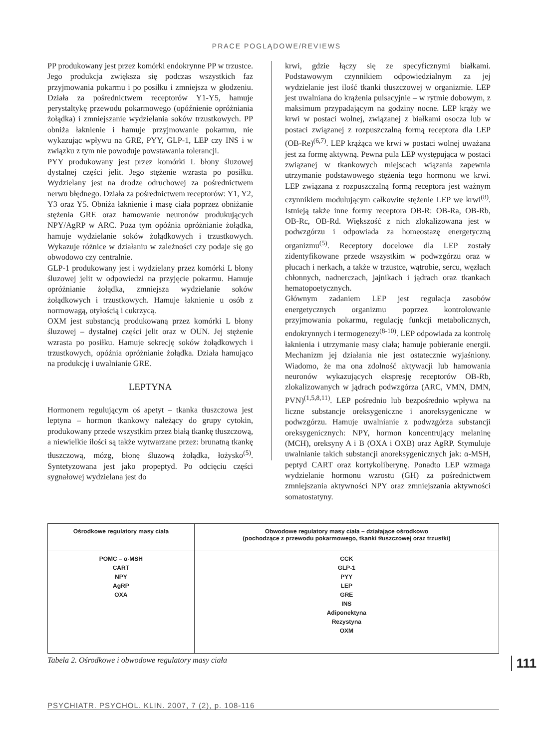PRACE POGLĄDOWE/REVIEWS
PP produkowany jest przez komórki endokrynne PP w trzustce. Jego produkcja zwiększa się podczas wszystkich faz przyjmowania pokarmu i po posiłku i zmniejsza w głodzeniu. Działa za pośrednictwem receptorów Y1-Y5, hamuje perystaltykę przewodu pokarmowego (opóźnienie opróżniania żołądka) i zmniejszanie wydzielania soków trzustkowych. PP obniża łaknienie i hamuje przyjmowanie pokarmu, nie wykazując wpływu na GRE, PYY, GLP-1, LEP czy INS i w związku z tym nie powoduje powstawania tolerancji.
PYY produkowany jest przez komórki L błony śluzowej dystalnej części jelit. Jego stężenie wzrasta po posiłku. Wydzielany jest na drodze odruchowej za pośrednictwem nerwu błędnego. Działa za pośrednictwem receptorów: Y1, Y2, Y3 oraz Y5. Obniża łaknienie i masę ciała poprzez obniżanie stężenia GRE oraz hamowanie neuronów produkujących NPY/AgRP w ARC. Poza tym opóźnia opróżnianie żołądka, hamuje wydzielanie soków żołądkowych i trzustkowych. Wykazuje różnice w działaniu w zależności czy podaje się go obwodowo czy centralnie.
GLP-1 produkowany jest i wydzielany przez komórki L błony śluzowej jelit w odpowiedzi na przyjęcie pokarmu. Hamuje opróżnianie żołądka, zmniejsza wydzielanie soków żołądkowych i trzustkowych. Hamuje łaknienie u osób z normowagą, otyłością i cukrzycą.
OXM jest substancją produkowaną przez komórki L błony śluzowej – dystalnej części jelit oraz w OUN. Jej stężenie wzrasta po posiłku. Hamuje sekrecję soków żołądkowych i trzustkowych, opóźnia opróżnianie żołądka. Działa hamująco na produkcję i uwalnianie GRE.
LEPTYNA
Hormonem regulującym oś apetyt – tkanka tłuszczowa jest leptyna – hormon tkankowy należący do grupy cytokin, produkowany przede wszystkim przez białą tkankę tłuszczową, a niewielkie ilości są także wytwarzane przez: brunatną tkankę tłuszczową, mózg, błonę śluzową żołądka, łożysko<sup>(5)</sup>. Syntetyzowana jest jako propeptyd. Po odcięciu części sygnałowej wydzielana jest do
krwi, gdzie łączy się ze specyficznymi białkami. Podstawowym czynnikiem odpowiedzialnym za jej wydzielanie jest ilość tkanki tłuszczowej w organizmie. LEP jest uwalniana do krążenia pulsacyjnie – w rytmie dobowym, z maksimum przypadającym na godziny nocne. LEP krąży we krwi w postaci wolnej, związanej z białkami osocza lub w postaci związanej z rozpuszczalną formą receptora dla LEP (OB-Re)<sup>(6,7)</sup>. LEP krążąca we krwi w postaci wolnej uważana jest za formę aktywną. Pewna pula LEP występująca w postaci związanej w tkankowych miejscach wiązania zapewnia utrzymanie podstawowego stężenia tego hormonu we krwi. LEP związana z rozpuszczalną formą receptora jest ważnym czynnikiem modulującym całkowite stężenie LEP we krwi<sup>(8)</sup>. Istnieją także inne formy receptora OB-R: OB-Ra, OB-Rb, OB-Rc, OB-Rd. Większość z nich zlokalizowana jest w podwzgórzu i odpowiada za homeostazę energetyczną organizmu<sup>(5)</sup>. Receptory docelowe dla LEP zostały zidentyfikowane przede wszystkim w podwzgórzu oraz w płucach i nerkach, a także w trzustce, wątrobie, sercu, węzłach chłonnych, nadnerczach, jajnikach i jądrach oraz tkankach hematopoetycznych.
Głównym zadaniem LEP jest regulacja zasobów energetycznych organizmu poprzez kontrolowanie przyjmowania pokarmu, regulację funkcji metabolicznych, endokrynnych i termogenezy<sup>(8-10)</sup>. LEP odpowiada za kontrolę łaknienia i utrzymanie masy ciała; hamuje pobieranie energii. Mechanizm jej działania nie jest ostatecznie wyjaśniony. Wiadomo, że ma ona zdolność aktywacji lub hamowania neuronów wykazujących ekspresję receptorów OB-Rb, zlokalizowanych w jądrach podwzgórza (ARC, VMN, DMN, PVN)<sup>(1,5,8,11)</sup>. LEP pośrednio lub bezpośrednio wpływa na liczne substancje oreksygeniczne i anoreksygeniczne w podwzgórzu. Hamuje uwalnianie z podwzgórza substancji oreksygenicznych: NPY, hormon koncentrujący melaninę (MCH), oreksyny A i B (OXA i OXB) oraz AgRP. Stymuluje uwalnianie takich substancji anoreksygenicznych jak: α-MSH, peptyd CART oraz kortykoliberynę. Ponadto LEP wzmaga wydzielanie hormonu wzrostu (GH) za pośrednictwem zmniejszania aktywności NPY oraz zmniejszania aktywności somatostatyny.
| Ośrodkowe regulatory masy ciała | Obwodowe regulatory masy ciała – działające ośrodkowo (pochodzące z przewodu pokarmowego, tkanki tłuszczowej oraz trzustki) |
| --- | --- |
| POMC – α-MSH CART NPY AgRP OXA | CCK GLP-1 PYY LEP GRE INS Adiponektyna Rezystyna OXM |
Tabela 2. Ośrodkowe i obwodowe regulatory masy ciała 111
PSYCHIATR. PSYCHOL. KLIN. 2007, 7 (2), p. 108-116